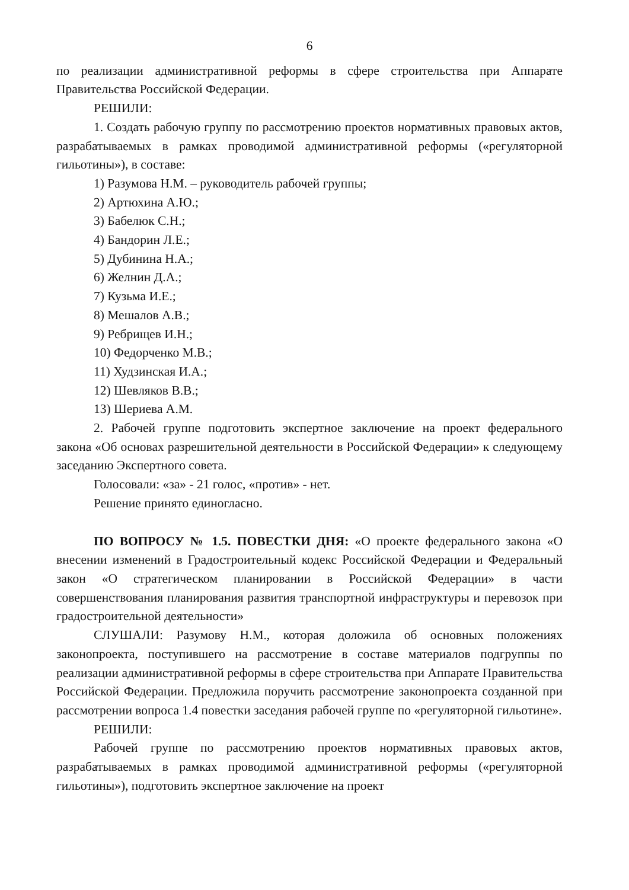6
по реализации административной реформы в сфере строительства при Аппарате Правительства Российской Федерации.
РЕШИЛИ:
1. Создать рабочую группу по рассмотрению проектов нормативных правовых актов, разрабатываемых в рамках проводимой административной реформы («регуляторной гильотины»), в составе:
1) Разумова Н.М. – руководитель рабочей группы;
2) Артюхина А.Ю.;
3) Бабелюк С.Н.;
4) Бандорин Л.Е.;
5) Дубинина Н.А.;
6) Желнин Д.А.;
7) Кузьма И.Е.;
8) Мешалов А.В.;
9) Ребрищев И.Н.;
10) Федорченко М.В.;
11) Худзинская И.А.;
12) Шевляков В.В.;
13) Шериева А.М.
2. Рабочей группе подготовить экспертное заключение на проект федерального закона «Об основах разрешительной деятельности в Российской Федерации» к следующему заседанию Экспертного совета.
Голосовали: «за» - 21 голос, «против» - нет.
Решение принято единогласно.
ПО ВОПРОСУ № 1.5. ПОВЕСТКИ ДНЯ: «О проекте федерального закона «О внесении изменений в Градостроительный кодекс Российской Федерации и Федеральный закон «О стратегическом планировании в Российской Федерации» в части совершенствования планирования развития транспортной инфраструктуры и перевозок при градостроительной деятельности»
СЛУШАЛИ: Разумову Н.М., которая доложила об основных положениях законопроекта, поступившего на рассмотрение в составе материалов подгруппы по реализации административной реформы в сфере строительства при Аппарате Правительства Российской Федерации. Предложила поручить рассмотрение законопроекта созданной при рассмотрении вопроса 1.4 повестки заседания рабочей группе по «регуляторной гильотине».
РЕШИЛИ:
Рабочей группе по рассмотрению проектов нормативных правовых актов, разрабатываемых в рамках проводимой административной реформы («регуляторной гильотины»), подготовить экспертное заключение на проект